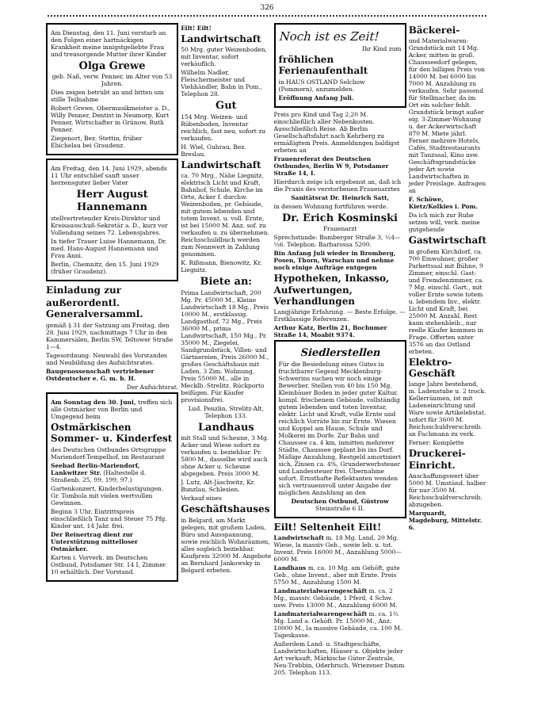326
Am Dienstag, den 11. Juni verstarb an den Folgen einer hartnäckigen Krankheit meine innigstgeliebte Frau und treusorgende Mutter ihrer Kinder
Olga Grewe
geb. Naß, verw. Penner, im Alter von 53 Jahren.
Dies zeigen betrübt an und bitten um stille Teilnahme
Robert Grewe, Obermusikmeister a. D., Willy Penner, Dentist in Neumorp, Kurt Penner, Wirtschafter in Grünow, Ruth Penner.
Ziegenort, Bez. Stettin, früher Ehichelau bei Graudenz.
Am Freitag, den 14. Juni 1929, abends 11 Uhr entschlief sanft unser herzensguter lieber Vater
Herr August Hannemann
stellvertretender Kreis-Direktor und Kreisausschuß-Sekretär a. D., kurz vor Vollendung seines 72. Lebensjahres.
In tiefer Trauer Luise Hannemann, Dr. med. Hans-August Hannemann und Frau Anni.
Berlin, Chemnitz, den 15. Juni 1929 (früher Graudenz).
Einladung zur
außerordentl. Generalversamml.
gemäß § 31 der Satzung am Freitag, den 28. Juni 1929, nachmittags 7 Uhr in den Kammersälen, Berlin SW, Teltower Straße 1—4.
Tagesordnung: Neuwahl des Vorstandes und Neubildung des Aufsichtsrates.
Baugenossenschaft vertriebener Ostdeutscher e. G. m. b. H.
Der Aufsichtsrat.
Am Sonntag den 30. Juni, treffen sich alle Ostmärker von Berlin und Umgegend beim
Ostmärkischen Sommer- u. Kinderfest
des Deutschen Ostbundes Ortsgruppe Mariendorf-Tempelhof, im Restaurant
Seebad Berlin-Mariendorf, Lankwitzer Str. (Haltestelle d. Straßenb. 25, 99, 199, 97.)
Gartenkonzert, Kinderbelustigungen. Gr. Tombola mit vielen wertvollen Gewinnen.
Beginn 3 Uhr. Eintrittspreis einschließlich Tanz und Steuer 75 Pfg. Kinder unt. 14 Jahr. frei.
Der Reinertrag dient zur Unterstützung mittelloser Ostmärker.
Karten i. Vorverk. im Deutschen Ostbund, Potsdamer Str. 14 I, Zimmer 10 erhältlich. Der Vorstand.
Eilt! Eilt!
Landwirtschaft
50 Mrg. guter Weizenboden, mit Inventar, sofort verkäuflich.
Wilhelm Nadler, Fleischermeister und Viehhändler, Bahn in Pom., Telephon 28.
Gut
154 Mrg. Weizen- und Rübenboden, Inventar reichlich, fast neu, sofort zu verkaufen.
H. Wiel, Guhrau, Bez. Breslau.
Landwirtschaft
ca. 70 Mrg., Nähe Liegnitz, elektrisch Licht und Kraft, Bahnhof, Schule, Kirche im Orte, Acker f. durchw. Weizenboden, pr. Gebäude, mit gutem lebenden und totem Invent. u. voll. Ernte, ist bei 15000 M. Anz. sof. zu verkaufen u. zu übernehmen. Reichsschuldbuch werden zum Nennwert in Zahlung genommen.
K. Rißmann, Bienowitz, Kr. Liegnitz.
Biete an:
Prima Landwirtschaft, 200 Mg. Pr. 45000 M., Kleine Landwirtschaft 18 Mg., Preis 10000 M., erstklassig. Landgasthof, 72 Mg., Preis 36000 M., prima Landwirtschaft, 150 Mg., Pr. 35000 M., Ziegelei, Sandgrundstück, Villen- und Gärtnereien, Preis 26000 M., großes Geschäftshaus mit Laden, 3 Zim. Wohnung, Preis 55000 M., alle in Mecklb.-Strelitz. Rückporto beifügen. Für Käufer provisionsfrei.
Lud. Penzlin, Strelitz-Alt, Telephon 133.
Landhaus
mit Stall und Scheune, 3 Mg. Acker und Wiese sofort zu verkaufen u. beziehbar. Pr. 5800 M., dasselbe wird auch ohne Acker u. Scheune abgegeben. Preis 3000 M.
J. Lutz, Alt-Jäschwitz, Kr. Bunzlau, Schlesien.
Verkauf eines
Geschäftshauses
in Belgard, am Markt gelegen, mit großem Laden, Büro und Ausspannung, sowie reichlich Wohnräumen, alles sogleich beziehbar. Kaufpreis 32000 M. Angebote an Bernhard Jankowsky in Belgard erbeten.
Noch ist es Zeit!
Ihr Kind zum
fröhlichen Ferienaufenthalt
in HAUS OSTLAND Selchow (Pommern), anzumelden.
Eröffnung Anfang Juli.
Preis pro Kind und Tag 2,20 M. einschließlich aller Nebenkosten. Ausschließlich Reise. Ab Berlin Gesellschaftsfahrt nach Kehrberg zu ermäßigtem Preis. Anmeldungen baldigst erbeten an
Frauenreferat des Deutschen Ostbundes, Berlin W 9, Potsdamer Straße 14, I.
Hierdurch zeige ich ergebenst an, daß ich die Praxis des verstorbenen Frauenarztes
Sanitätsrat Dr. Heinrich Satt,
in dessen Wohnung fortführen werde.
Dr. Erich Kosminski
Frauenarzt
Sprechstunde: Bamberger Straße 3, ½4—½6. Telephon: Barbarossa 5200.
Bin Anfang Juli wieder in Bromberg, Posen, Thorn, Warschau und nehme noch einige Aufträge entgegen
Hypotheken, Inkasso, Aufwertungen, Verhandlungen
Langjährige Erfahrung. — Beste Erfolge. — Erstklassige Referenzen.
Arthur Katz, Berlin 21, Bochumer Straße 14, Moabit 9374.
Siedlerstellen
Für die Besiedelung eines Gutes in fruchtbarer Gegend Mecklenburg-Schwerins suchen wir noch einige Bewerber. Stellen von 40 bis 150 Mg. Kleinbäuer Boden in jeder guter Kultur, kompl. frischenem Gebäude, vollständig gutem lebenden und toten Inventar, elektr. Licht und Kraft, volle Ernte und reichlich Vorräte bis zur Ernte. Wiesen und Koppel am Hause, Schule und Molkerei im Dorfe. Zur Bahn und Chaussee ca. 4 km, inmitten mehrerer Städte, Chaussee geplant bis ins Dorf. Mäßige Anzahlung, Restgeld amortisiert sich, Zinsen ca. 4%, Grunderwerbsteuer und Landessteuer frei. Übernahme sofort. Ernsthafte Reflektanten wenden sich vertrauensvoll unter Angabe der möglichen Anzahlung an den
Deutschen Ostbund, Güstrow Steinstraße 6 II.
Eilt! Seltenheit Eilt!
Landwirtschaft m. 18 Mg. Land, 20 Mg. Wiese, la massiv Geb., sowie leb. u. tot. Invent. Preis 16000 M., Anzahlung 5000—6000 M.
Landhaus m. ca. 10 Mg. am Gehöft, gute Geb., ohne Invent., aber mit Ernte. Preis 5750 M., Anzahlung 1500 M.
Landmaterialwarengeschäft m. ca. 2 Mg., massiv. Gebäude, 1 Pferd, 4 Schw. usw. Preis 13000 M., Anzahlung 6000 M.
Landmaterialwarengeschäft m. ca. 1½ Mg. Land a. Gehöft. Pr. 15000 M., Anz. 10000 M., la massive Gebäude, ca. 100 M. Tageskasse.
Außerdem Land- u. Stadtgeschäfte, Landwirtschaften, Häuser u. Objekte jeder Art verkauft, Märkische Güter-Zentrale, Neu-Trebbin, Oderbruch, Wriezener Damm 205. Telephon 113.
Bäckerei-
und Materialwaren-Grundstück mit 14 Mg. Acker, mitten in groß. Chausseedorf gelegen, für den billigen Preis von 14000 M. bei 6000 bis 7000 M. Anzahlung zu verkaufen. Sehr passend für Stellmacher, da im Ort ein solcher fehlt. Grundstück bringt außer eig. 3-Zimmer-Wohnung u. der Ackerwirtschaft 870 M. Miete jährl. Ferner mehrere Hotels, Cafés, Stadtrestaurants mit Tanzsaal, Kino usw. Geschäftsgrundstücke jeder Art sowie Landwirtschaften in jeder Preislage. Anfragen an
F. Schöwe, Kietz/Kolkies i. Pom.
Da ich mich zur Ruhe setzen will, verk. meine gutgehende
Gastwirtschaft
in großem Kirchdorf, ca. 700 Einwohner, großer Parkettsaal mit Bühne, 9 Zimmer, einschl. Gast- und Fremdenzimmer, ca. 7 Mg. einschl. Gart., mit voller Ernte sowie totem u. lebendem Inv., elektr. Licht und Kraft, bei 25000 M. Anzahl. Rest kann stehenbleib., nur reelle Käufer kommen in Frage. Offerten unter 3576 an das Ostland erbeten.
Elektro-Geschäft
lange Jahre bestehend, m. Ladenstube u. 2 trock. Kellerräumen, ist mit Ladeneinrichtung und Ware sowie Artikelebstat. sofort für 3600 M. Reichsschuldverschreib. an Fachmann zu verk.
Ferner: Komplette
Druckerei-Einricht.
Anschaffungswert über 5000 M. Umständ. halber für nur 3500 M. Reichsschuldverschreib. abzugeben.
Marquardt, Magdeburg, Mittelstr. 6.